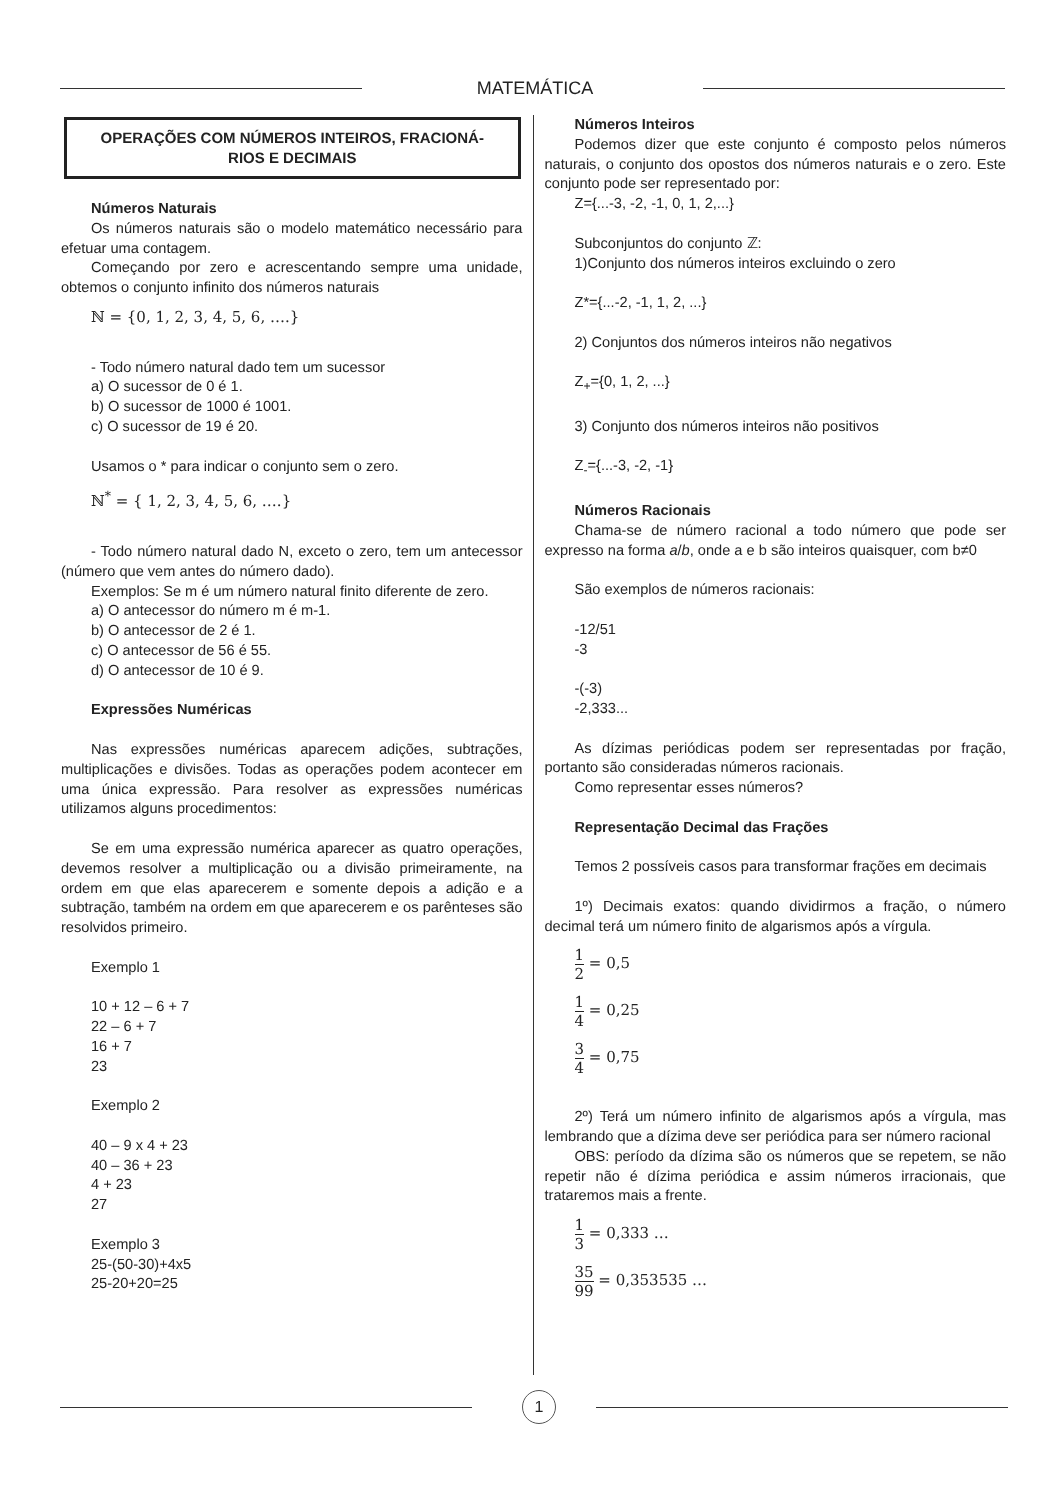MATEMÁTICA
OPERAÇÕES COM NÚMEROS INTEIROS, FRACIONÁ-
RIOS E DECIMAIS
Números Naturais
Os números naturais são o modelo matemático necessário para efetuar uma contagem.
Começando por zero e acrescentando sempre uma unidade, obtemos o conjunto infinito dos números naturais
ℕ = {0, 1, 2, 3, 4, 5, 6, ….}
- Todo número natural dado tem um sucessor
a) O sucessor de 0 é 1.
b) O sucessor de 1000 é 1001.
c) O sucessor de 19 é 20.
Usamos o * para indicar o conjunto sem o zero.
ℕ<sup>*</sup> = { 1, 2, 3, 4, 5, 6, ….}
- Todo número natural dado N, exceto o zero, tem um antecessor (número que vem antes do número dado).
Exemplos: Se m é um número natural finito diferente de zero.
a) O antecessor do número m é m-1.
b) O antecessor de 2 é 1.
c) O antecessor de 56 é 55.
d) O antecessor de 10 é 9.
Expressões Numéricas
Nas expressões numéricas aparecem adições, subtrações, multiplicações e divisões. Todas as operações podem acontecer em uma única expressão. Para resolver as expressões numéricas utilizamos alguns procedimentos:
Se em uma expressão numérica aparecer as quatro operações, devemos resolver a multiplicação ou a divisão primeiramente, na ordem em que elas aparecerem e somente depois a adição e a subtração, também na ordem em que aparecerem e os parênteses são resolvidos primeiro.
Exemplo 1
10 + 12 – 6 + 7
22 – 6 + 7
16 + 7
23
Exemplo 2
40 – 9 x 4 + 23
40 – 36 + 23
4 + 23
27
Exemplo 3
25-(50-30)+4x5
25-20+20=25
Números Inteiros
Podemos dizer que este conjunto é composto pelos números naturais, o conjunto dos opostos dos números naturais e o zero. Este conjunto pode ser representado por:
Z={...-3, -2, -1, 0, 1, 2,...}
Subconjuntos do conjunto ℤ:
1)Conjunto dos números inteiros excluindo o zero
Z*={...-2, -1, 1, 2, ...}
2) Conjuntos dos números inteiros não negativos
Z<sub>+</sub>={0, 1, 2, ...}
3) Conjunto dos números inteiros não positivos
Z<sub>-</sub>={...-3, -2, -1}
Números Racionais
Chama-se de número racional a todo número que pode ser expresso na forma a/b, onde a e b são inteiros quaisquer, com b≠0
São exemplos de números racionais:
-12/51
-3
-(-3)
-2,333...
As dízimas periódicas podem ser representadas por fração, portanto são consideradas números racionais.
Como representar esses números?
Representação Decimal das Frações
Temos 2 possíveis casos para transformar frações em decimais
1º) Decimais exatos: quando dividirmos a fração, o número decimal terá um número finito de algarismos após a vírgula.
1 2 = 0,5
1 4 = 0,25
3 4 = 0,75
2º) Terá um número infinito de algarismos após a vírgula, mas lembrando que a dízima deve ser periódica para ser número racional
OBS: período da dízima são os números que se repetem, se não repetir não é dízima periódica e assim números irracionais, que trataremos mais a frente.
1 3 = 0,333 …
35 99 = 0,353535 …
1